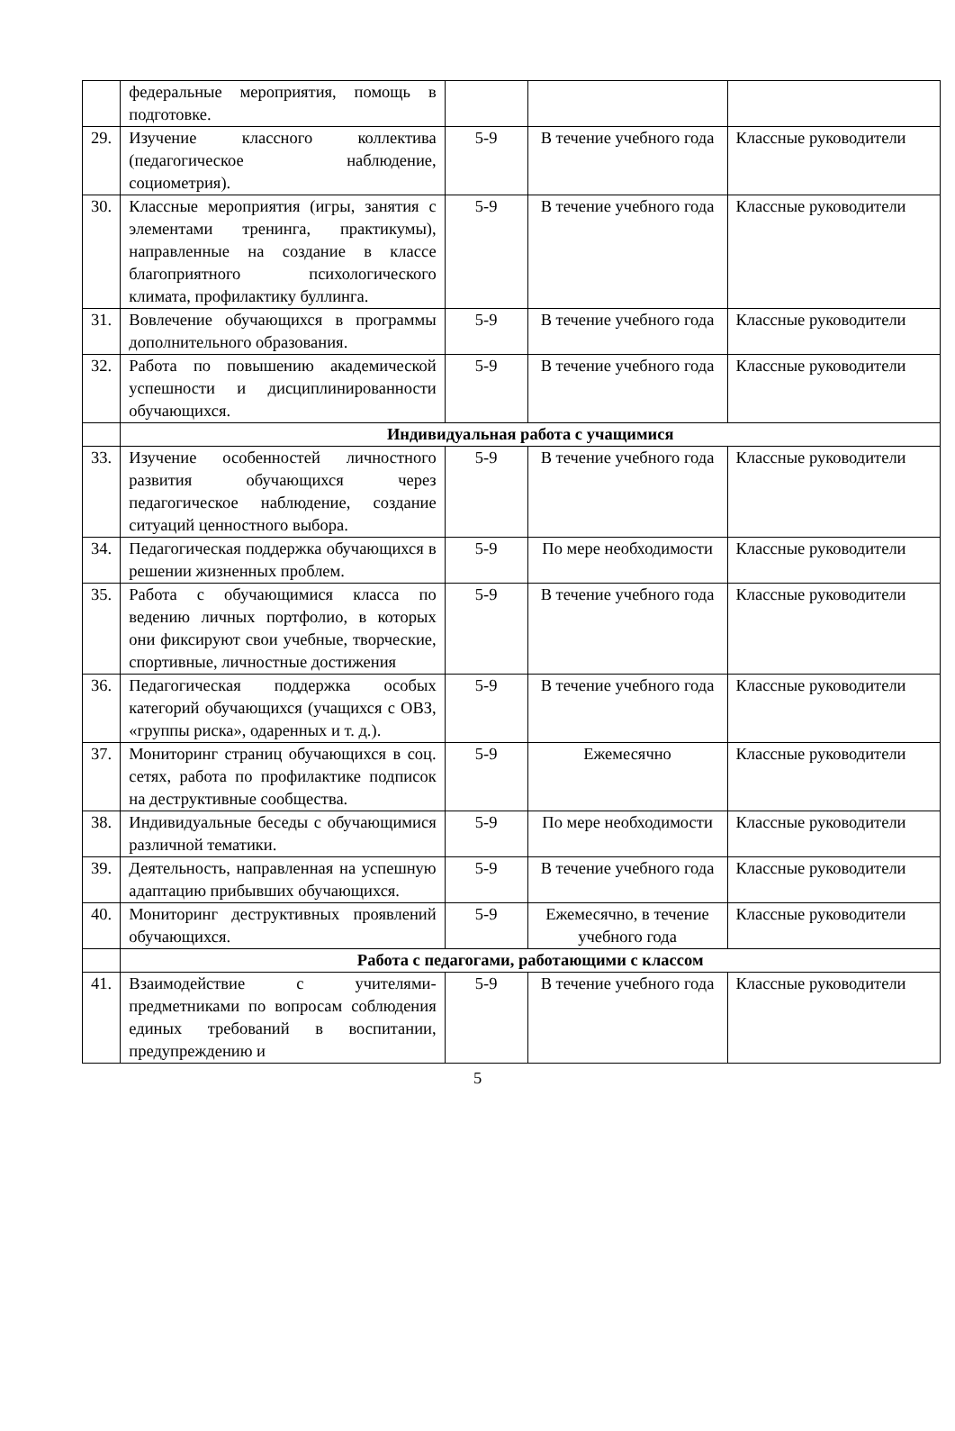| | федеральные мероприятия, помощь в подготовке. | | | |
| 29. | Изучение классного коллектива (педагогическое наблюдение, социометрия). | 5-9 | В течение учебного года | Классные руководители |
| 30. | Классные мероприятия (игры, занятия с элементами тренинга, практикумы), направленные на создание в классе благоприятного психологического климата, профилактику буллинга. | 5-9 | В течение учебного года | Классные руководители |
| 31. | Вовлечение обучающихся в программы дополнительного образования. | 5-9 | В течение учебного года | Классные руководители |
| 32. | Работа по повышению академической успешности и дисциплинированности обучающихся. | 5-9 | В течение учебного года | Классные руководители |
| | Индивидуальная работа с учащимися | | | |
| 33. | Изучение особенностей личностного развития обучающихся через педагогическое наблюдение, создание ситуаций ценностного выбора. | 5-9 | В течение учебного года | Классные руководители |
| 34. | Педагогическая поддержка обучающихся в решении жизненных проблем. | 5-9 | По мере необходимости | Классные руководители |
| 35. | Работа с обучающимися класса по ведению личных портфолио, в которых они фиксируют свои учебные, творческие, спортивные, личностные достижения | 5-9 | В течение учебного года | Классные руководители |
| 36. | Педагогическая поддержка особых категорий обучающихся (учащихся с ОВЗ, «группы риска», одаренных и т. д.). | 5-9 | В течение учебного года | Классные руководители |
| 37. | Мониторинг страниц обучающихся в соц. сетях, работа по профилактике подписок на деструктивные сообщества. | 5-9 | Ежемесячно | Классные руководители |
| 38. | Индивидуальные беседы с обучающимися различной тематики. | 5-9 | По мере необходимости | Классные руководители |
| 39. | Деятельность, направленная на успешную адаптацию прибывших обучающихся. | 5-9 | В течение учебного года | Классные руководители |
| 40. | Мониторинг деструктивных проявлений обучающихся. | 5-9 | Ежемесячно, в течение учебного года | Классные руководители |
| | Работа с педагогами, работающими с классом | | | |
| 41. | Взаимодействие с учителями-предметниками по вопросам соблюдения единых требований в воспитании, предупреждению и | 5-9 | В течение учебного года | Классные руководители |
5